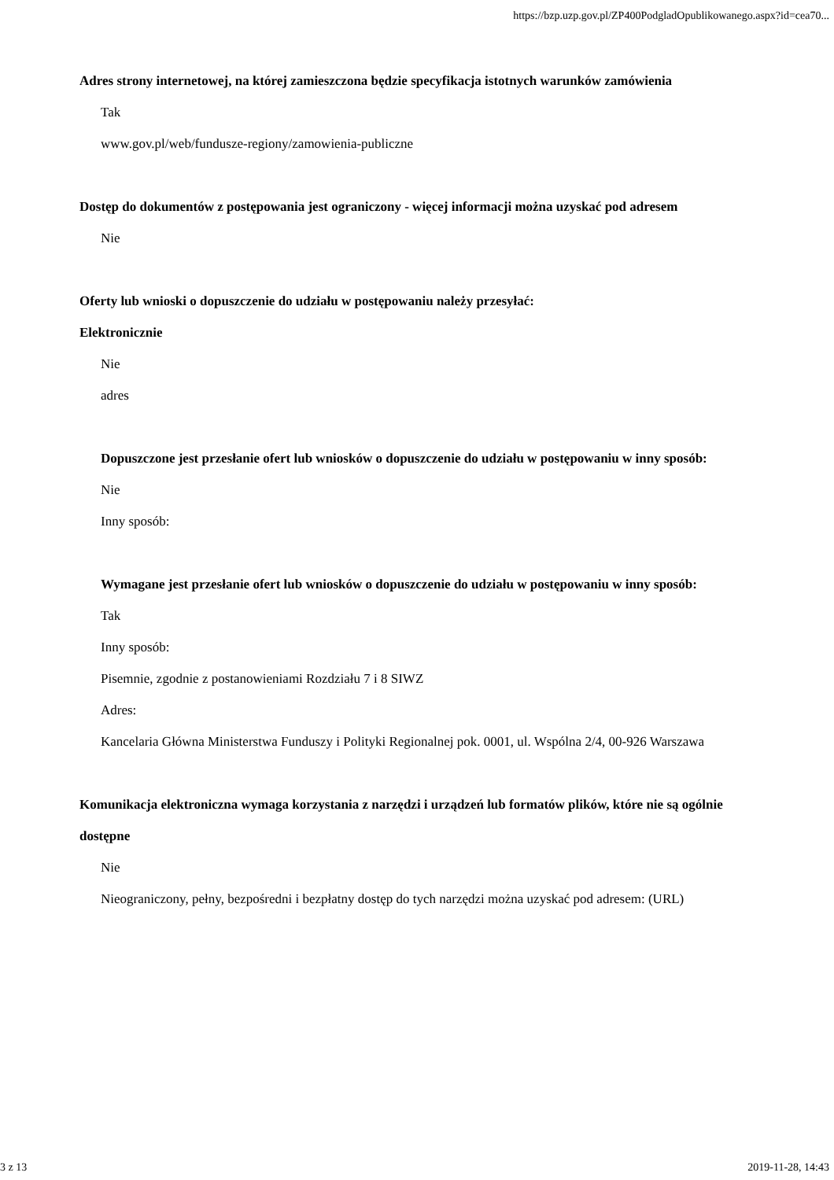https://bzp.uzp.gov.pl/ZP400PodgladOpublikowanego.aspx?id=cea70...
Adres strony internetowej, na której zamieszczona będzie specyfikacja istotnych warunków zamówienia
Tak
www.gov.pl/web/fundusze-regiony/zamowienia-publiczne
Dostęp do dokumentów z postępowania jest ograniczony - więcej informacji można uzyskać pod adresem
Nie
Oferty lub wnioski o dopuszczenie do udziału w postępowaniu należy przesyłać:
Elektronicznie
Nie
adres
Dopuszczone jest przesłanie ofert lub wniosków o dopuszczenie do udziału w postępowaniu w inny sposób:
Nie
Inny sposób:
Wymagane jest przesłanie ofert lub wniosków o dopuszczenie do udziału w postępowaniu w inny sposób:
Tak
Inny sposób:
Pisemnie, zgodnie z postanowieniami Rozdziału 7 i 8 SIWZ
Adres:
Kancelaria Główna Ministerstwa Funduszy i Polityki Regionalnej pok. 0001, ul. Wspólna 2/4, 00-926 Warszawa
Komunikacja elektroniczna wymaga korzystania z narzędzi i urządzeń lub formatów plików, które nie są ogólnie dostępne
Nie
Nieograniczony, pełny, bezpośredni i bezpłatny dostęp do tych narzędzi można uzyskać pod adresem: (URL)
3 z 13 2019-11-28, 14:43